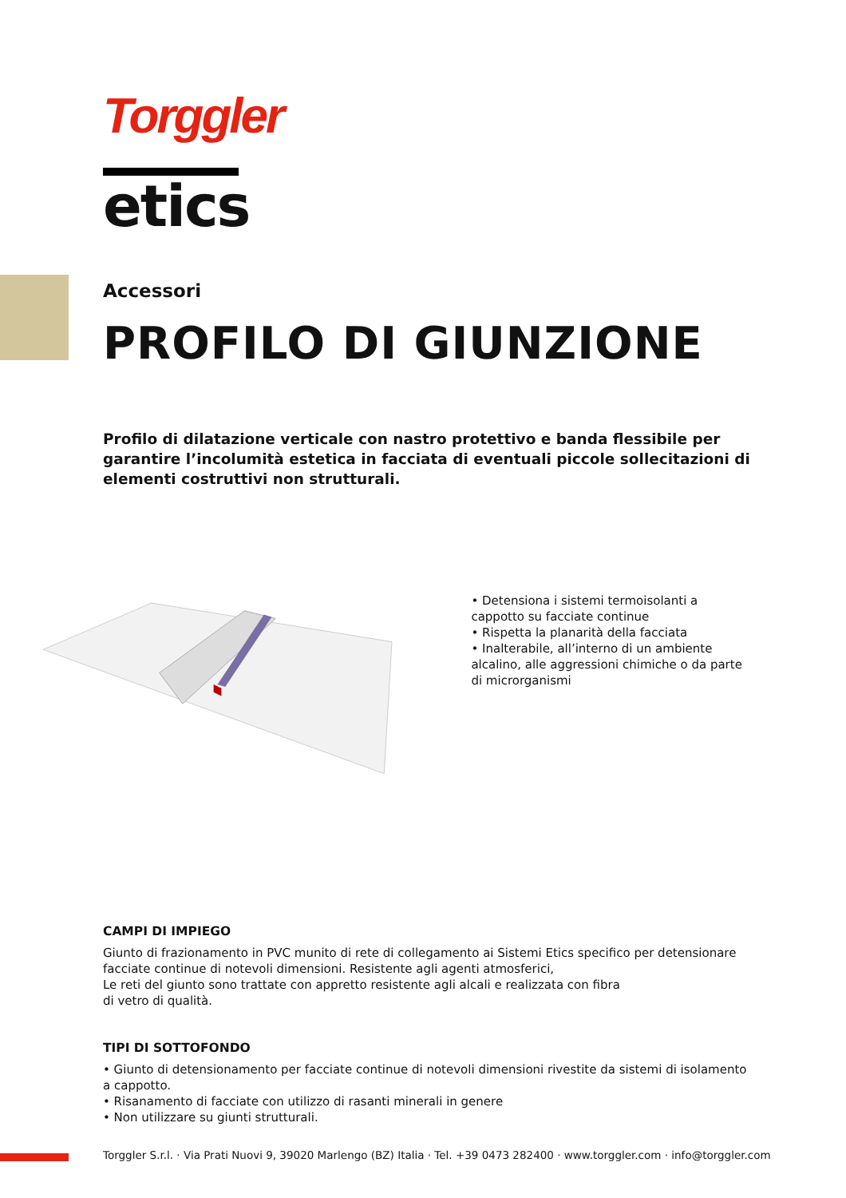Torggler
etics
Accessori
PROFILO DI GIUNZIONE
Profilo di dilatazione verticale con nastro protettivo e banda flessibile per garantire l’incolumità estetica in facciata di eventuali piccole sollecitazioni di elementi costruttivi non strutturali.
• Detensiona i sistemi termoisolanti a cappotto su facciate continue
• Rispetta la planarità della facciata
• Inalterabile, all’interno di un ambiente alcalino, alle aggressioni chimiche o da parte di microrganismi
CAMPI DI IMPIEGO
Giunto di frazionamento in PVC munito di rete di collegamento ai Sistemi Etics specifico per detensionare facciate continue di notevoli dimensioni. Resistente agli agenti atmosferici,
Le reti del giunto sono trattate con appretto resistente agli alcali e realizzata con fibra
di vetro di qualità.
TIPI DI SOTTOFONDO
• Giunto di detensionamento per facciate continue di notevoli dimensioni rivestite da sistemi di isolamento a cappotto.
• Risanamento di facciate con utilizzo di rasanti minerali in genere
• Non utilizzare su giunti strutturali.
Torggler S.r.l. · Via Prati Nuovi 9, 39020 Marlengo (BZ) Italia · Tel. +39 0473 282400 · www.torggler.com · info@torggler.com